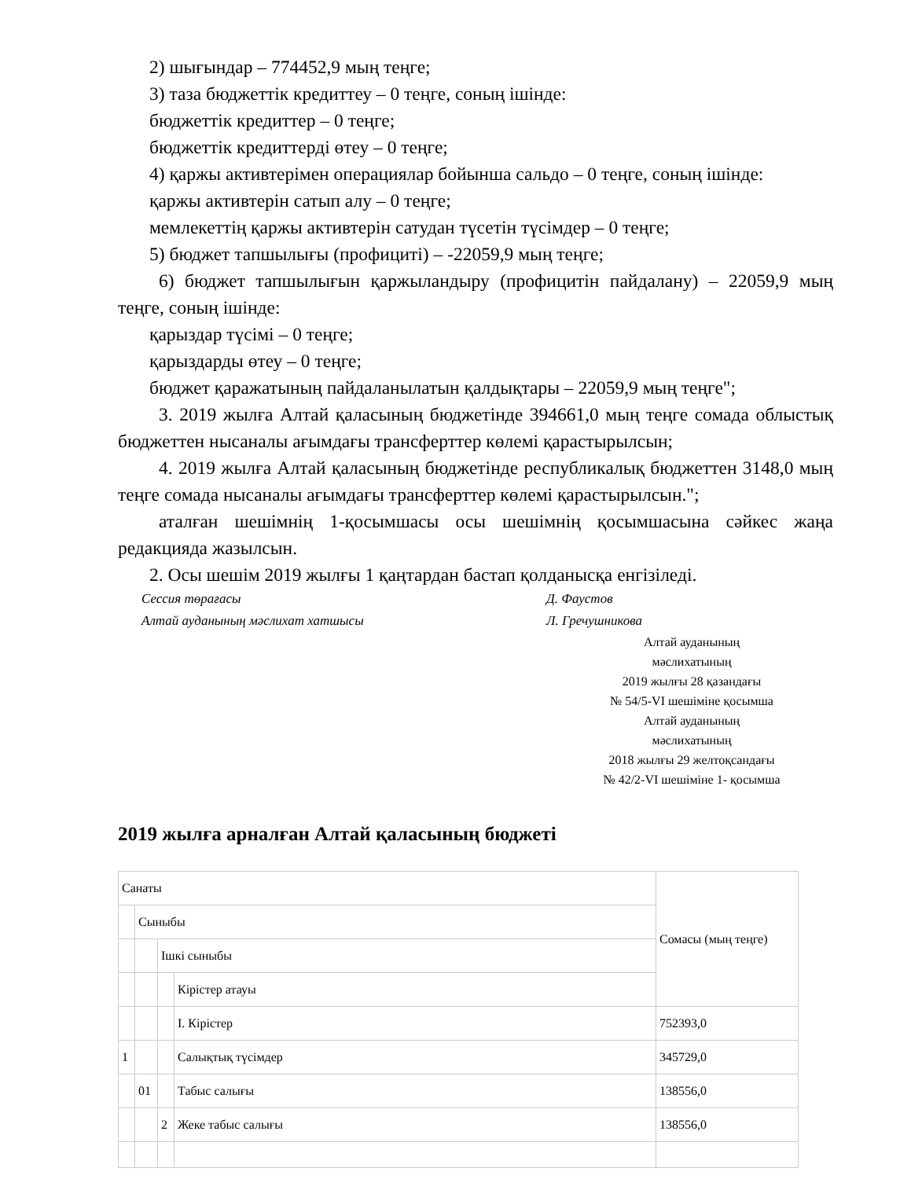2) шығындар – 774452,9 мың теңге;
3) таза бюджеттік кредиттеу – 0 теңге, соның ішінде:
бюджеттік кредиттер – 0 теңге;
бюджеттік кредиттерді өтеу – 0 теңге;
4) қаржы активтерімен операциялар бойынша сальдо – 0 теңге, соның ішінде:
қаржы активтерін сатып алу – 0 теңге;
мемлекеттің қаржы активтерін сатудан түсетін түсімдер – 0 теңге;
5) бюджет тапшылығы (профициті) – -22059,9 мың теңге;
6) бюджет тапшылығын қаржыландыру (профицитін пайдалану) – 22059,9 мың теңге, соның ішінде:
қарыздар түсімі – 0 теңге;
қарыздарды өтеу – 0 теңге;
бюджет қаражатының пайдаланылатын қалдықтары – 22059,9 мың теңге";
3. 2019 жылға Алтай қаласының бюджетінде 394661,0 мың теңге сомада облыстық бюджеттен нысаналы ағымдағы трансферттер көлемі қарастырылсын;
4. 2019 жылға Алтай қаласының бюджетінде республикалық бюджеттен 3148,0 мың теңге сомада нысаналы ағымдағы трансферттер көлемі қарастырылсын.";
аталған шешімнің 1-қосымшасы осы шешімнің қосымшасына сәйкес жаңа редакцияда жазылсын.
2. Осы шешім 2019 жылғы 1 қаңтардан бастап қолданысқа енгізіледі.
Сессия төрағасы Д. Фаустов
Алтай ауданының мәслихат хатшысы Л. Гречушникова
Алтай ауданының
мәслихатының
2019 жылғы 28 қазандағы
№ 54/5-VI шешіміне қосымша
Алтай ауданының
мәслихатының
2018 жылғы 29 желтоқсандағы
№ 42/2-VI шешіміне 1- қосымша
2019 жылға арналған Алтай қаласының бюджеті
| Санаты | | | | Сомасы (мың теңге) |
| | Сыныбы | | | |
| | | Ішкі сыныбы | | |
| | | | Кірістер атауы | |
| | | | I. Кірістер | 752393,0 |
| 1 | | | Салықтық түсімдер | 345729,0 |
| | 01 | | Табыс салығы | 138556,0 |
| | | 2 | Жеке табыс салығы | 138556,0 |